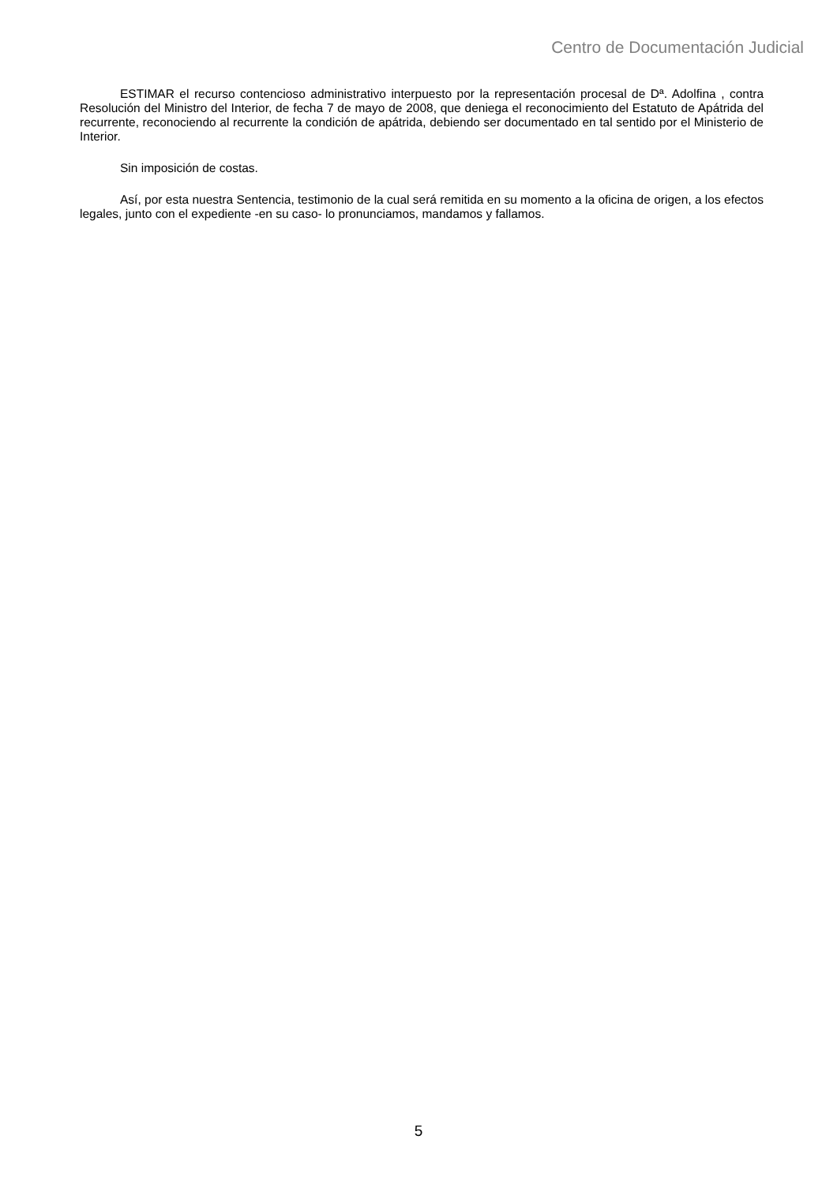Centro de Documentación Judicial
ESTIMAR el recurso contencioso administrativo interpuesto por la representación procesal de Dª. Adolfina , contra Resolución del Ministro del Interior, de fecha 7 de mayo de 2008, que deniega el reconocimiento del Estatuto de Apátrida del recurrente, reconociendo al recurrente la condición de apátrida, debiendo ser documentado en tal sentido por el Ministerio de Interior.
Sin imposición de costas.
Así, por esta nuestra Sentencia, testimonio de la cual será remitida en su momento a la oficina de origen, a los efectos legales, junto con el expediente -en su caso- lo pronunciamos, mandamos y fallamos.
5